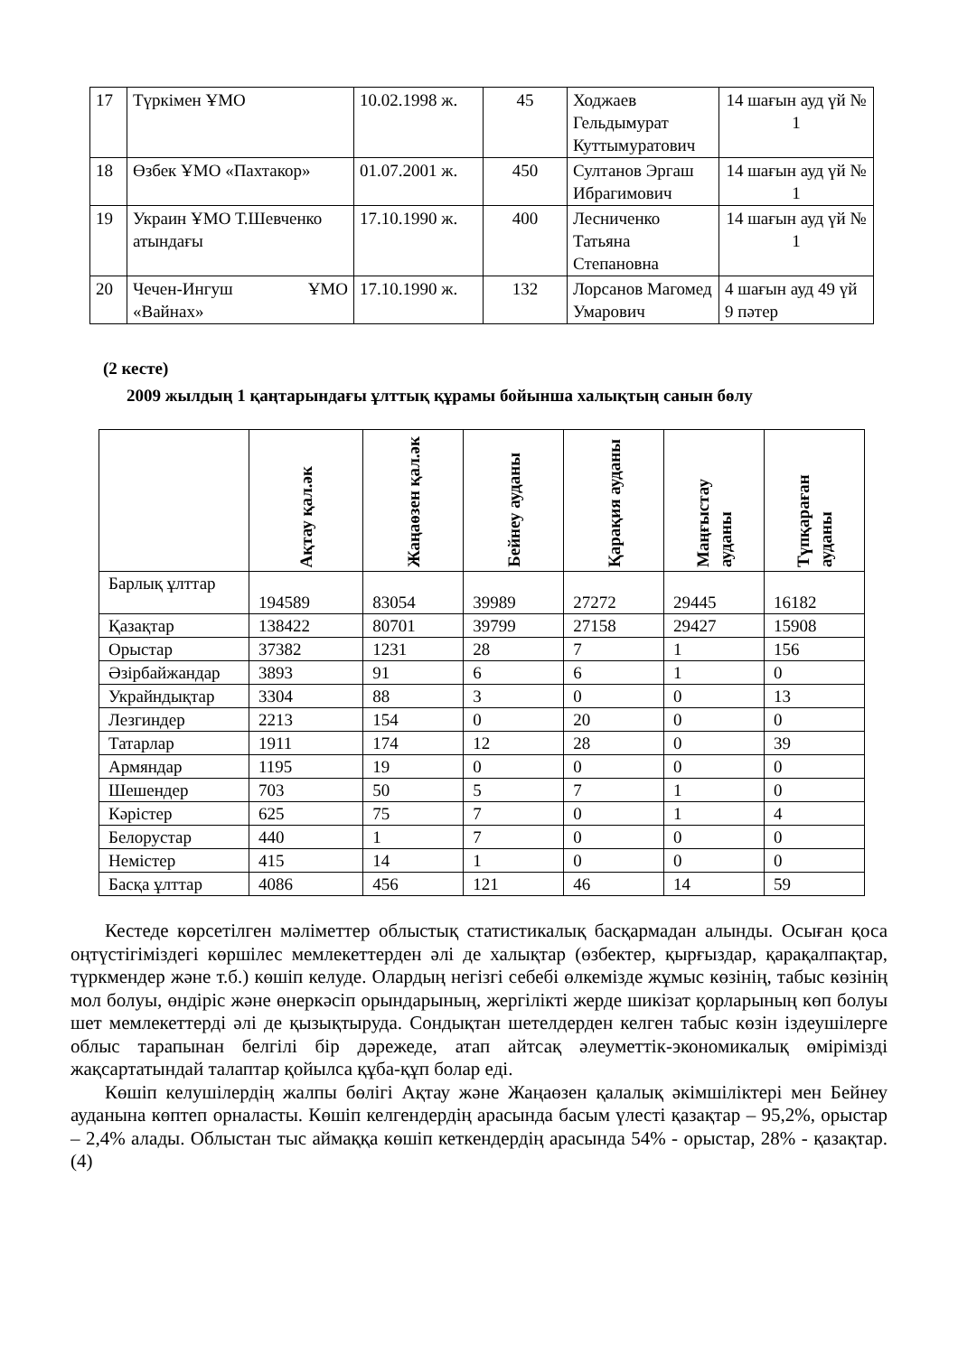| 17 | Түркімен ҰМО | 10.02.1998 ж. | 45 | Ходжаев Гельдымурат Куттымуратович | 14 шағын ауд үй № 1 |
| 18 | Өзбек ҰМО «Пахтакор» | 01.07.2001 ж. | 450 | Султанов Эргаш Ибрагимович | 14 шағын ауд үй № 1 |
| 19 | Украин ҰМО Т.Шевченко атындағы | 17.10.1990 ж. | 400 | Лесниченко Татьяна Степановна | 14 шағын ауд үй № 1 |
| 20 | Чечен-Ингуш ҰМО «Вайнах» | 17.10.1990 ж. | 132 | Лорсанов Магомед Умарович | 4 шағын ауд 49 үй 9 пәтер |
(2 кесте)
2009 жылдың 1 қаңтарындағы ұлттық құрамы бойынша халықтың санын бөлу
| | Ақтау қал.әк | Жаңаөзен қал.әк | Бейнеу ауданы | Қарақия ауданы | Маңғыстау ауданы | Түпқараған ауданы |
| --- | --- | --- | --- | --- | --- | --- |
| Барлық ұлттар | 194589 | 83054 | 39989 | 27272 | 29445 | 16182 |
| Қазақтар | 138422 | 80701 | 39799 | 27158 | 29427 | 15908 |
| Орыстар | 37382 | 1231 | 28 | 7 | 1 | 156 |
| Әзірбайжандар | 3893 | 91 | 6 | 6 | 1 | 0 |
| Украйндықтар | 3304 | 88 | 3 | 0 | 0 | 13 |
| Лезгиндер | 2213 | 154 | 0 | 20 | 0 | 0 |
| Татарлар | 1911 | 174 | 12 | 28 | 0 | 39 |
| Армяндар | 1195 | 19 | 0 | 0 | 0 | 0 |
| Шешендер | 703 | 50 | 5 | 7 | 1 | 0 |
| Кәрістер | 625 | 75 | 7 | 0 | 1 | 4 |
| Белорустар | 440 | 1 | 7 | 0 | 0 | 0 |
| Немістер | 415 | 14 | 1 | 0 | 0 | 0 |
| Басқа ұлттар | 4086 | 456 | 121 | 46 | 14 | 59 |
Кестеде көрсетілген мәліметтер облыстық статистикалық басқармадан алынды. Осыған қоса оңтүстігіміздегі көршілес мемлекеттерден әлі де халықтар (өзбектер, қырғыздар, қарақалпақтар, түркмендер және т.б.) көшіп келуде. Олардың негізгі себебі өлкемізде жұмыс көзінің, табыс көзінің мол болуы, өндіріс және өнеркәсіп орындарының, жергілікті жерде шикізат қорларының көп болуы шет мемлекеттерді әлі де қызықтыруда. Сондықтан шетелдерден келген табыс көзін іздеушілерге облыс тарапынан белгілі бір дәрежеде, атап айтсақ әлеуметтік-экономикалық өмірімізді жақсартатындай талаптар қойылса құба-құп болар еді.
Көшіп келушілердің жалпы бөлігі Ақтау және Жаңаөзен қалалық әкімшіліктері мен Бейнеу ауданына көптеп орналасты. Көшіп келгендердің арасында басым үлесті қазақтар – 95,2%, орыстар – 2,4% алады. Облыстан тыс аймаққа көшіп кеткендердің арасында 54% - орыстар, 28% - қазақтар. (4)